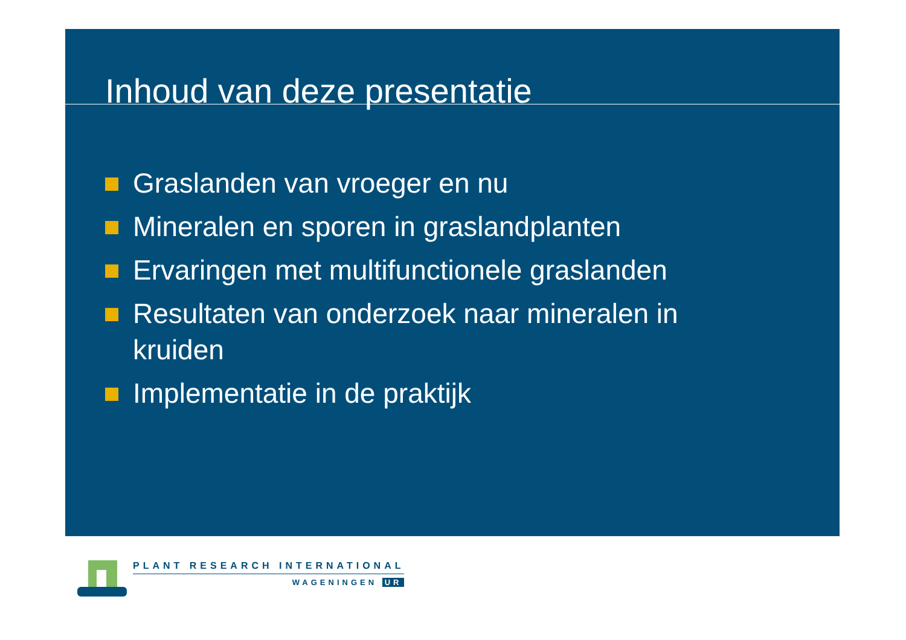Inhoud van deze presentatie
Graslanden van vroeger en nu
Mineralen en sporen in graslandplanten
Ervaringen met multifunctionele graslanden
Resultaten van onderzoek naar mineralen in kruiden
Implementatie in de praktijk
PLANT RESEARCH INTERNATIONAL
WAGENINGEN UR